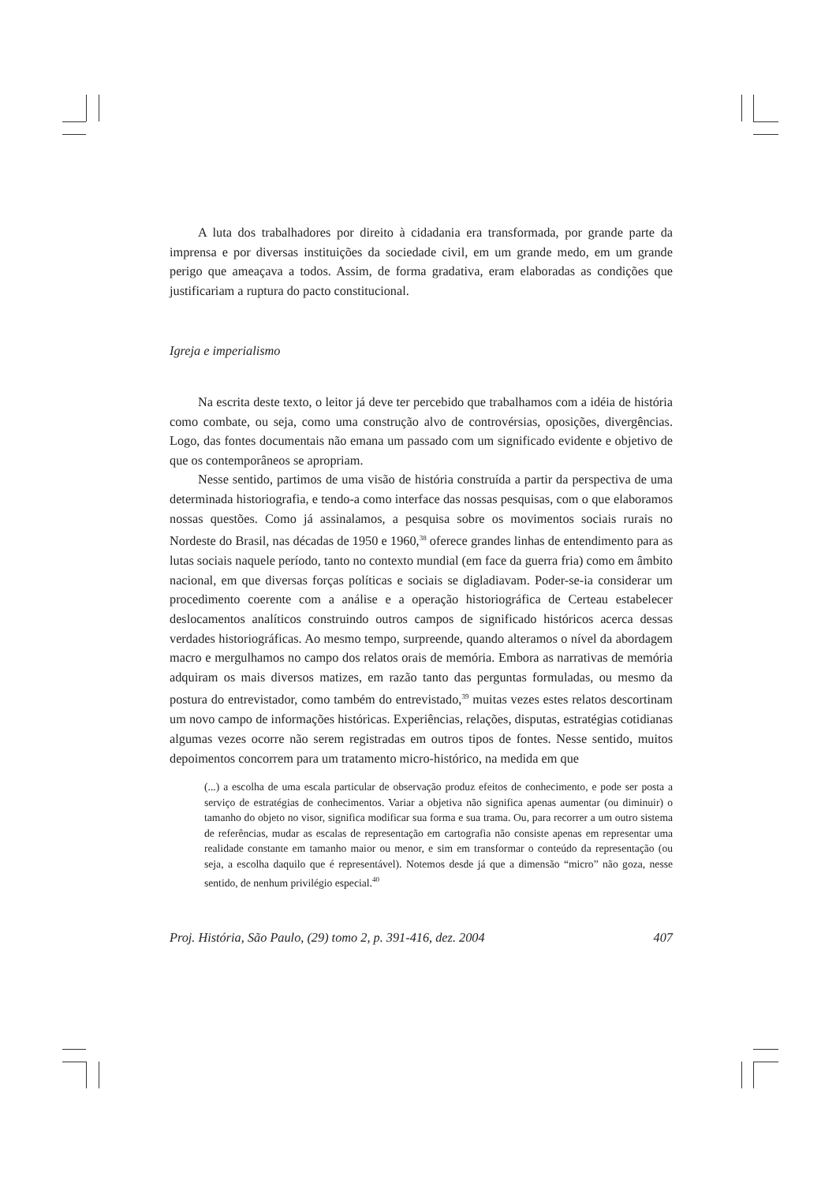A luta dos trabalhadores por direito à cidadania era transformada, por grande parte da imprensa e por diversas instituições da sociedade civil, em um grande medo, em um grande perigo que ameaçava a todos. Assim, de forma gradativa, eram elaboradas as condições que justificariam a ruptura do pacto constitucional.
Igreja e imperialismo
Na escrita deste texto, o leitor já deve ter percebido que trabalhamos com a idéia de história como combate, ou seja, como uma construção alvo de controvérsias, oposições, divergências. Logo, das fontes documentais não emana um passado com um significado evidente e objetivo de que os contemporâneos se apropriam.
Nesse sentido, partimos de uma visão de história construída a partir da perspectiva de uma determinada historiografia, e tendo-a como interface das nossas pesquisas, com o que elaboramos nossas questões. Como já assinalamos, a pesquisa sobre os movimentos sociais rurais no Nordeste do Brasil, nas décadas de 1950 e 1960,<sup>38</sup> oferece grandes linhas de entendimento para as lutas sociais naquele período, tanto no contexto mundial (em face da guerra fria) como em âmbito nacional, em que diversas forças políticas e sociais se digladiavam. Poder-se-ia considerar um procedimento coerente com a análise e a operação historiográfica de Certeau estabelecer deslocamentos analíticos construindo outros campos de significado históricos acerca dessas verdades historiográficas. Ao mesmo tempo, surpreende, quando alteramos o nível da abordagem macro e mergulhamos no campo dos relatos orais de memória. Embora as narrativas de memória adquiram os mais diversos matizes, em razão tanto das perguntas formuladas, ou mesmo da postura do entrevistador, como também do entrevistado,<sup>39</sup> muitas vezes estes relatos descortinam um novo campo de informações históricas. Experiências, relações, disputas, estratégias cotidianas algumas vezes ocorre não serem registradas em outros tipos de fontes. Nesse sentido, muitos depoimentos concorrem para um tratamento micro-histórico, na medida em que
(...) a escolha de uma escala particular de observação produz efeitos de conhecimento, e pode ser posta a serviço de estratégias de conhecimentos. Variar a objetiva não significa apenas aumentar (ou diminuir) o tamanho do objeto no visor, significa modificar sua forma e sua trama. Ou, para recorrer a um outro sistema de referências, mudar as escalas de representação em cartografia não consiste apenas em representar uma realidade constante em tamanho maior ou menor, e sim em transformar o conteúdo da representação (ou seja, a escolha daquilo que é representável). Notemos desde já que a dimensão “micro” não goza, nesse sentido, de nenhum privilégio especial.<sup>40</sup>
Proj. História, São Paulo, (29) tomo 2, p. 391-416, dez. 2004 407